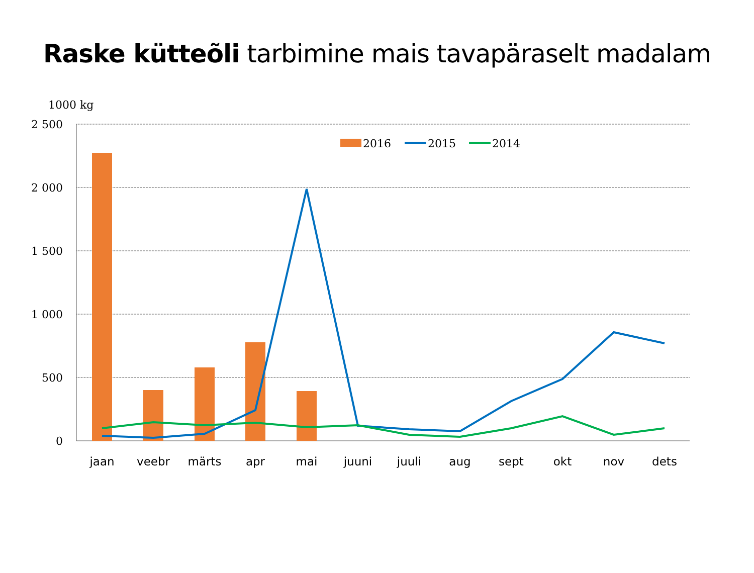Raske kütteõli tarbimine mais tavapäraselt madalam
1000 kg
2 500
2 000
1 500
1 000
500
0
2016
2015
2014
jaan
veebr
märts
apr
mai
juuni
juuli
aug
sept
okt
nov
dets